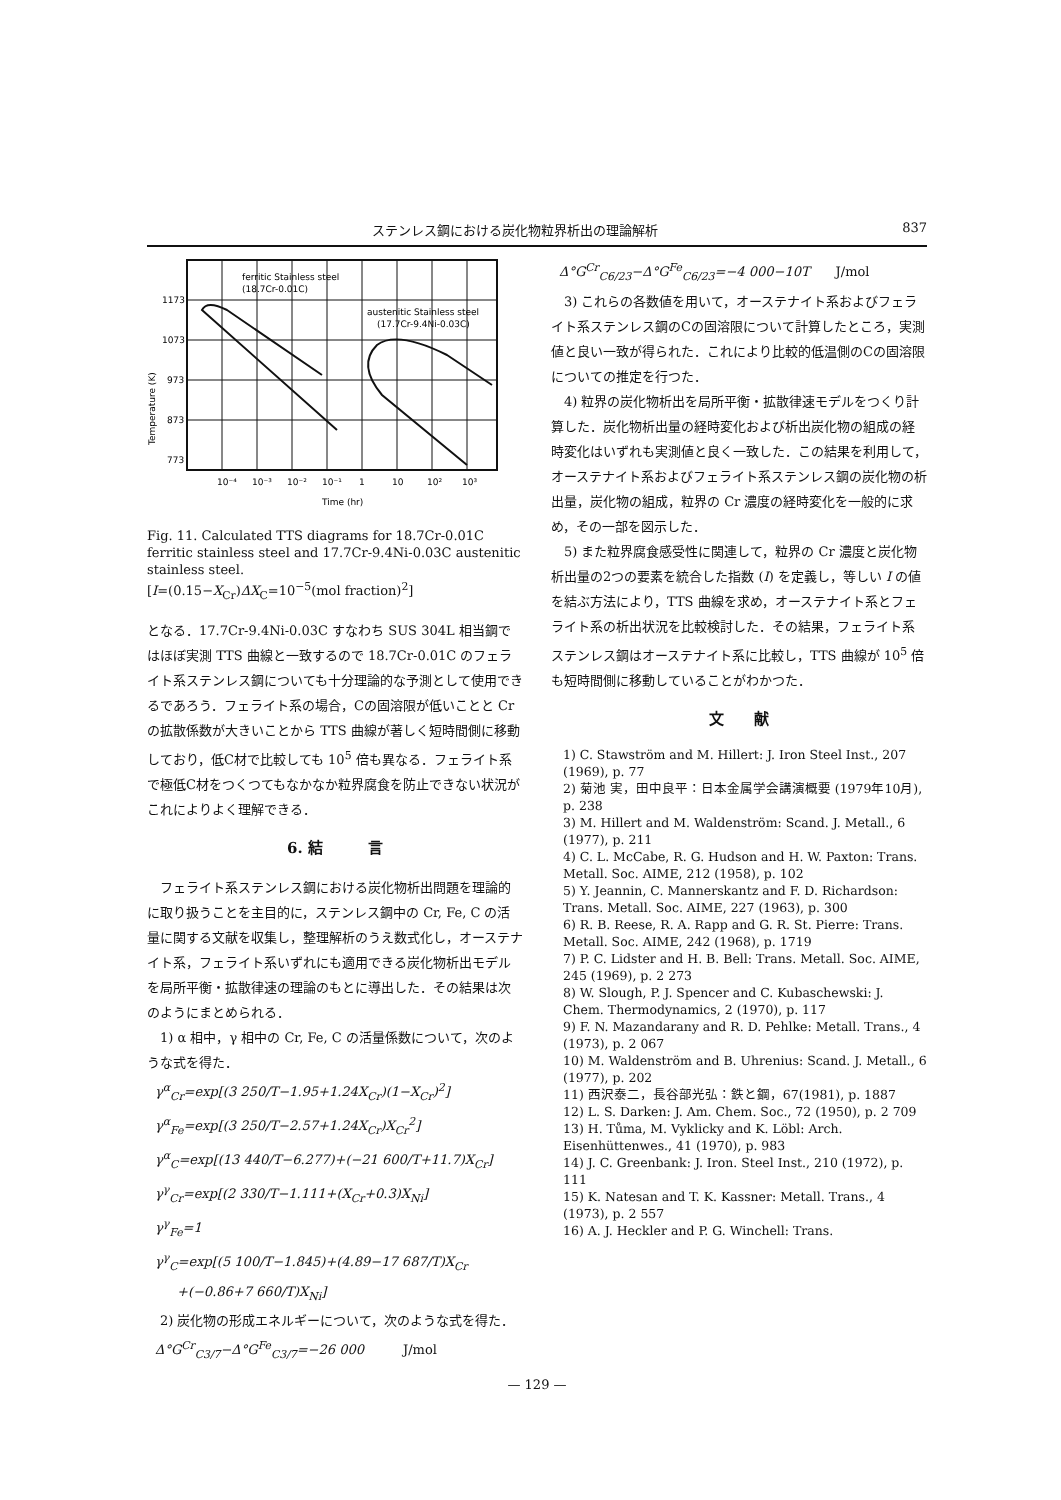ステンレス鋼における炭化物粒界析出の理論解析 837
ferritic Stainless steel
(18.7Cr-0.01C)
austenitic Stainless steel
(17.7Cr-9.4Ni-0.03C)
1173
1073
973
873
773
10⁻⁴
10⁻³
10⁻²
10⁻¹
1
10
10²
10³
Time (hr)
Temperature (K)
Fig. 11. Calculated TTS diagrams for 18.7Cr-0.01C ferritic stainless steel and 17.7Cr-9.4Ni-0.03C austenitic stainless steel.
[I=(0.15−X<sub>Cr</sub>)ΔX<sub>C</sub>=10<sup>−5</sup>(mol fraction)<sup>2</sup>]
となる．17.7Cr-9.4Ni-0.03C すなわち SUS 304L 相当鋼ではほぼ実測 TTS 曲線と一致するので 18.7Cr-0.01C のフェライト系ステンレス鋼についても十分理論的な予測として使用できるであろう．フェライト系の場合，Cの固溶限が低いことと Cr の拡散係数が大きいことから TTS 曲線が著しく短時間側に移動しており，低C材で比較しても 10<sup>5</sup> 倍も異なる．フェライト系で極低C材をつくつてもなかなか粒界腐食を防止できない状況がこれによりよく理解できる．
6. 結　　　言
フェライト系ステンレス鋼における炭化物析出問題を理論的に取り扱うことを主目的に，ステンレス鋼中の Cr, Fe, C の活量に関する文献を収集し，整理解析のうえ数式化し，オーステナイト系，フェライト系いずれにも適用できる炭化物析出モデルを局所平衡・拡散律速の理論のもとに導出した．その結果は次のようにまとめられる．
1) α 相中，γ 相中の Cr, Fe, C の活量係数について，次のような式を得た．
γ<sup>α</sup><sub>Cr</sub>=exp[(3 250/T−1.95+1.24X<sub>Cr</sub>)(1−X<sub>Cr</sub>)<sup>2</sup>]
γ<sup>α</sup><sub>Fe</sub>=exp[(3 250/T−2.57+1.24X<sub>Cr</sub>)X<sub>Cr</sub><sup>2</sup>]
γ<sup>α</sup><sub>C</sub>=exp[(13 440/T−6.277)+(−21 600/T+11.7)X<sub>Cr</sub>]
γ<sup>γ</sup><sub>Cr</sub>=exp[(2 330/T−1.111+(X<sub>Cr</sub>+0.3)X<sub>Ni</sub>]
γ<sup>γ</sup><sub>Fe</sub>=1
γ<sup>γ</sup><sub>C</sub>=exp[(5 100/T−1.845)+(4.89−17 687/T)X<sub>Cr</sub>
+(−0.86+7 660/T)X<sub>Ni</sub>]
2) 炭化物の形成エネルギーについて，次のような式を得た．
Δ°G<sup>Cr</sup><sub>C3/7</sub>−Δ°G<sup>Fe</sup><sub>C3/7</sub>=−26 000　　　J/mol
Δ°G<sup>Cr</sup><sub>C6/23</sub>−Δ°G<sup>Fe</sup><sub>C6/23</sub>=−4 000−10T　　J/mol
3) これらの各数値を用いて，オーステナイト系およびフェライト系ステンレス鋼のCの固溶限について計算したところ，実測値と良い一致が得られた．これにより比較的低温側のCの固溶限についての推定を行つた．
4) 粒界の炭化物析出を局所平衡・拡散律速モデルをつくり計算した．炭化物析出量の経時変化および析出炭化物の組成の経時変化はいずれも実測値と良く一致した．この結果を利用して，オーステナイト系およびフェライト系ステンレス鋼の炭化物の析出量，炭化物の組成，粒界の Cr 濃度の経時変化を一般的に求め，その一部を図示した．
5) また粒界腐食感受性に関連して，粒界の Cr 濃度と炭化物析出量の2つの要素を統合した指数 (I) を定義し，等しい I の値を結ぶ方法により，TTS 曲線を求め，オーステナイト系とフェライト系の析出状況を比較検討した．その結果，フェライト系ステンレス鋼はオーステナイト系に比較し，TTS 曲線が 10<sup>5</sup> 倍も短時間側に移動していることがわかつた．
文　　献
1) C. Stawström and M. Hillert: J. Iron Steel Inst., 207 (1969), p. 77
2) 菊池 実，田中良平：日本金属学会講演概要 (1979年10月), p. 238
3) M. Hillert and M. Waldenström: Scand. J. Metall., 6 (1977), p. 211
4) C. L. McCabe, R. G. Hudson and H. W. Paxton: Trans. Metall. Soc. AIME, 212 (1958), p. 102
5) Y. Jeannin, C. Mannerskantz and F. D. Richardson: Trans. Metall. Soc. AIME, 227 (1963), p. 300
6) R. B. Reese, R. A. Rapp and G. R. St. Pierre: Trans. Metall. Soc. AIME, 242 (1968), p. 1719
7) P. C. Lidster and H. B. Bell: Trans. Metall. Soc. AIME, 245 (1969), p. 2 273
8) W. Slough, P. J. Spencer and C. Kubaschewski: J. Chem. Thermodynamics, 2 (1970), p. 117
9) F. N. Mazandarany and R. D. Pehlke: Metall. Trans., 4 (1973), p. 2 067
10) M. Waldenström and B. Uhrenius: Scand. J. Metall., 6 (1977), p. 202
11) 西沢泰二，長谷部光弘：鉄と鋼，67(1981), p. 1887
12) L. S. Darken: J. Am. Chem. Soc., 72 (1950), p. 2 709
13) H. Tůma, M. Vyklicky and K. Löbl: Arch. Eisenhüttenwes., 41 (1970), p. 983
14) J. C. Greenbank: J. Iron. Steel Inst., 210 (1972), p. 111
15) K. Natesan and T. K. Kassner: Metall. Trans., 4 (1973), p. 2 557
16) A. J. Heckler and P. G. Winchell: Trans.
— 129 —